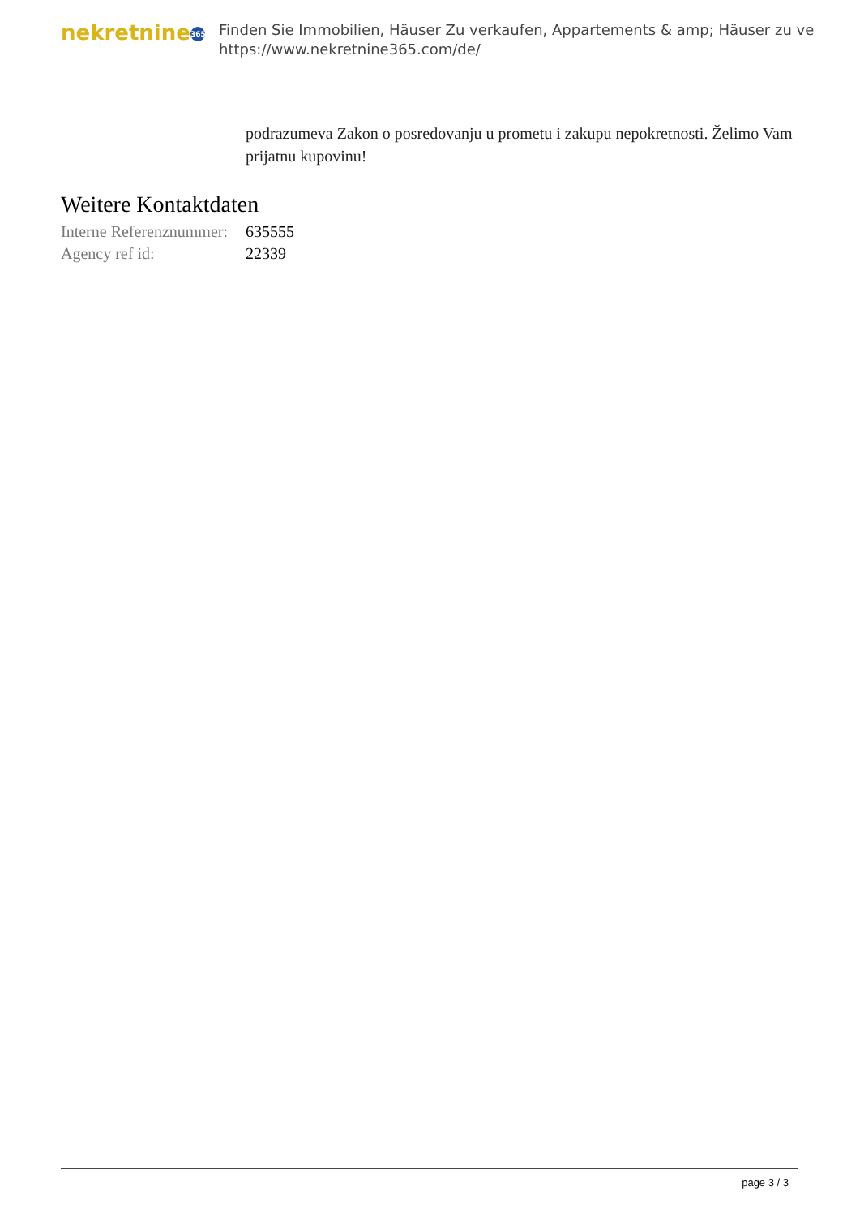nekretnine 365
Finden Sie Immobilien, Häuser Zu verkaufen, Appartements & amp; Häuser zu ve
https://www.nekretnine365.com/de/
podrazumeva Zakon o posredovanju u prometu i zakupu nepokretnosti. Želimo Vam prijatnu kupovinu!
Weitere Kontaktdaten
| Interne Referenznummer: | 635555 |
| Agency ref id: | 22339 |
page 3 / 3